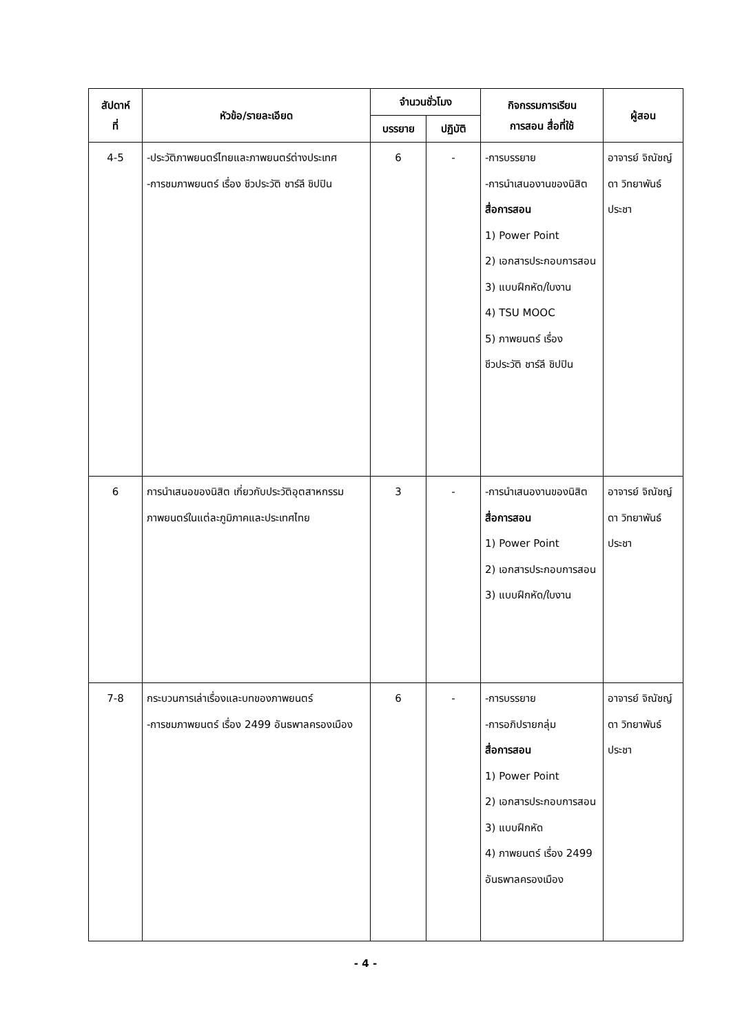| สัปดาห์ ที่ | หัวข้อ/รายละเอียด | จำนวนชั่วโมง | | กิจกรรมการเรียน การสอน สื่อที่ใช้ | ผู้สอน |
| --- | --- | --- | --- | --- | --- |
| | | บรรยาย | ปฏิบัติ | | |
| 4-5 | -ประวัติภาพยนตร์ไทยและภาพยนตร์ต่างประเทศ -การชมภาพยนตร์ เรื่อง ชีวประวัติ ชาร์ลี ชิปปิน | 6 | - | -การบรรยาย -การนำเสนองานของนิสิต สื่อการสอน 1) Power Point 2) เอกสารประกอบการสอน 3) แบบฝึกหัด/ใบงาน 4) TSU MOOC 5) ภาพยนตร์ เรื่อง ชีวประวัติ ชาร์ลี ชิปปิน | อาจารย์ จิณัชญ์ดา วิทยาพันธ์ประชา |
| 6 | การนำเสนอของนิสิต เกี่ยวกับประวัติอุตสาหกรรมภาพยนตร์ในแต่ละภูมิภาคและประเทศไทย | 3 | - | -การนำเสนองานของนิสิต สื่อการสอน 1) Power Point 2) เอกสารประกอบการสอน 3) แบบฝึกหัด/ใบงาน | อาจารย์ จิณัชญ์ดา วิทยาพันธ์ประชา |
| 7-8 | กระบวนการเล่าเรื่องและบทของภาพยนตร์ -การชมภาพยนตร์ เรื่อง 2499 อันธพาลครองเมือง | 6 | - | -การบรรยาย -การอภิปรายกลุ่ม สื่อการสอน 1) Power Point 2) เอกสารประกอบการสอน 3) แบบฝึกหัด 4) ภาพยนตร์ เรื่อง 2499 อันธพาลครองเมือง | อาจารย์ จิณัชญ์ดา วิทยาพันธ์ประชา |
- 4 -